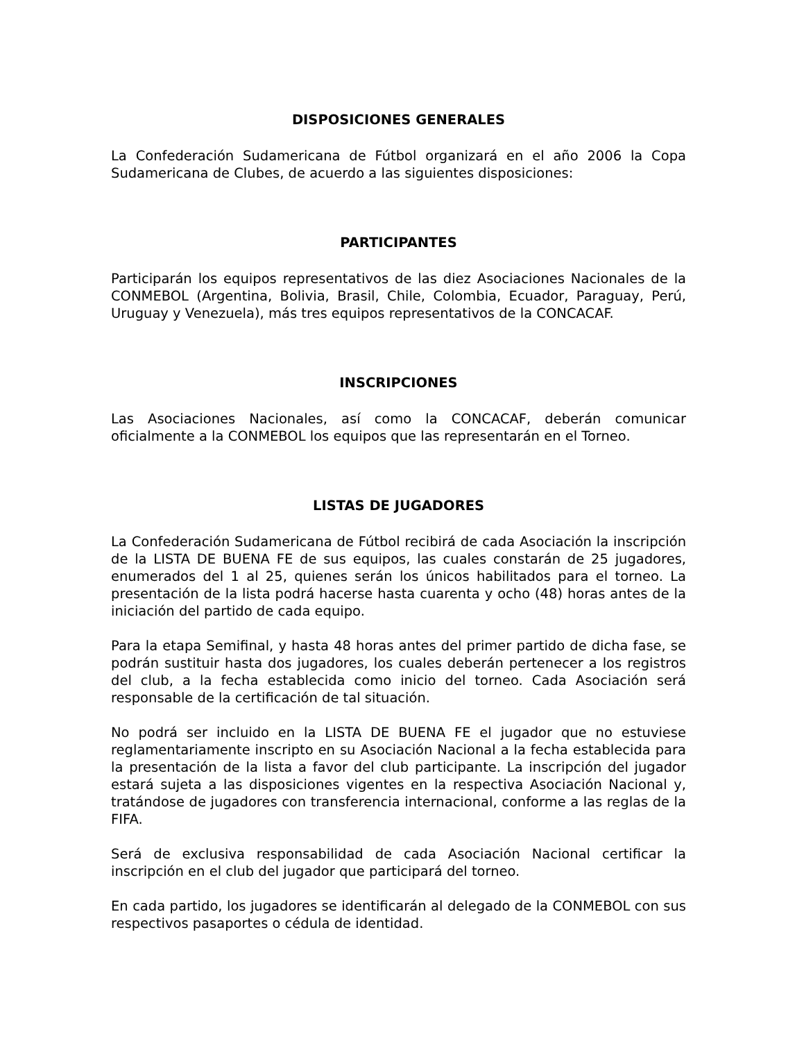DISPOSICIONES GENERALES
La Confederación Sudamericana de Fútbol organizará en el año 2006 la Copa Sudamericana de Clubes, de acuerdo a las siguientes disposiciones:
PARTICIPANTES
Participarán los equipos representativos de las diez Asociaciones Nacionales de la CONMEBOL (Argentina, Bolivia, Brasil, Chile, Colombia, Ecuador, Paraguay, Perú, Uruguay y Venezuela), más tres equipos representativos de la CONCACAF.
INSCRIPCIONES
Las Asociaciones Nacionales, así como la CONCACAF, deberán comunicar oficialmente a la CONMEBOL los equipos que las representarán en el Torneo.
LISTAS DE JUGADORES
La Confederación Sudamericana de Fútbol recibirá de cada Asociación la inscripción de la LISTA DE BUENA FE de sus equipos, las cuales constarán de 25 jugadores, enumerados del 1 al 25, quienes serán los únicos habilitados para el torneo. La presentación de la lista podrá hacerse hasta cuarenta y ocho (48) horas antes de la iniciación del partido de cada equipo.
Para la etapa Semifinal, y hasta 48 horas antes del primer partido de dicha fase, se podrán sustituir hasta dos jugadores, los cuales deberán pertenecer a los registros del club, a la fecha establecida como inicio del torneo. Cada Asociación será responsable de la certificación de tal situación.
No podrá ser incluido en la LISTA DE BUENA FE el jugador que no estuviese reglamentariamente inscripto en su Asociación Nacional a la fecha establecida para la presentación de la lista a favor del club participante. La inscripción del jugador estará sujeta a las disposiciones vigentes en la respectiva Asociación Nacional y, tratándose de jugadores con transferencia internacional, conforme a las reglas de la FIFA.
Será de exclusiva responsabilidad de cada Asociación Nacional certificar la inscripción en el club del jugador que participará del torneo.
En cada partido, los jugadores se identificarán al delegado de la CONMEBOL con sus respectivos pasaportes o cédula de identidad.